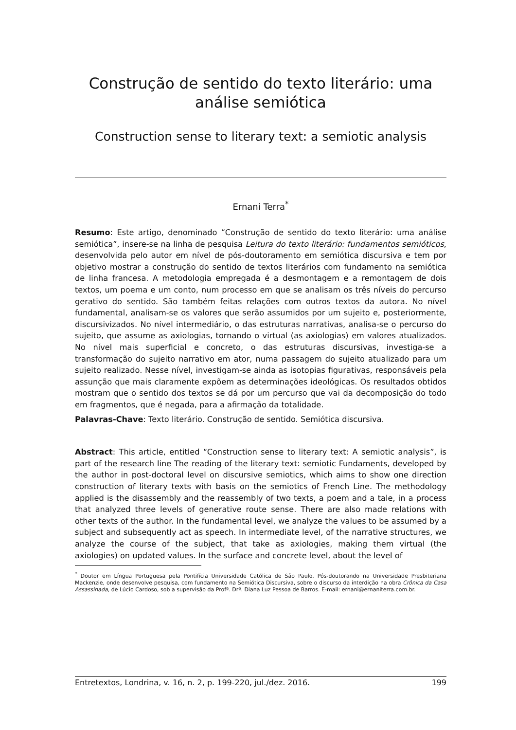Construção de sentido do texto literário: uma análise semiótica
Construction sense to literary text: a semiotic analysis
Ernani Terra<sup>*</sup>
Resumo: Este artigo, denominado “Construção de sentido do texto literário: uma análise semiótica”, insere-se na linha de pesquisa Leitura do texto literário: fundamentos semióticos, desenvolvida pelo autor em nível de pós-doutoramento em semiótica discursiva e tem por objetivo mostrar a construção do sentido de textos literários com fundamento na semiótica de linha francesa. A metodologia empregada é a desmontagem e a remontagem de dois textos, um poema e um conto, num processo em que se analisam os três níveis do percurso gerativo do sentido. São também feitas relações com outros textos da autora. No nível fundamental, analisam-se os valores que serão assumidos por um sujeito e, posteriormente, discursivizados. No nível intermediário, o das estruturas narrativas, analisa-se o percurso do sujeito, que assume as axiologias, tornando o virtual (as axiologias) em valores atualizados. No nível mais superficial e concreto, o das estruturas discursivas, investiga-se a transformação do sujeito narrativo em ator, numa passagem do sujeito atualizado para um sujeito realizado. Nesse nível, investigam-se ainda as isotopias figurativas, responsáveis pela assunção que mais claramente expõem as determinações ideológicas. Os resultados obtidos mostram que o sentido dos textos se dá por um percurso que vai da decomposição do todo em fragmentos, que é negada, para a afirmação da totalidade.
Palavras-Chave: Texto literário. Construção de sentido. Semiótica discursiva.
Abstract: This article, entitled “Construction sense to literary text: A semiotic analysis”, is part of the research line The reading of the literary text: semiotic Fundaments, developed by the author in post-doctoral level on discursive semiotics, which aims to show one direction construction of literary texts with basis on the semiotics of French Line. The methodology applied is the disassembly and the reassembly of two texts, a poem and a tale, in a process that analyzed three levels of generative route sense. There are also made relations with other texts of the author. In the fundamental level, we analyze the values to be assumed by a subject and subsequently act as speech. In intermediate level, of the narrative structures, we analyze the course of the subject, that take as axiologies, making them virtual (the axiologies) on updated values. In the surface and concrete level, about the level of
<sup>*</sup> Doutor em Língua Portuguesa pela Pontifícia Universidade Católica de São Paulo. Pós-doutorando na Universidade Presbiteriana Mackenzie, onde desenvolve pesquisa, com fundamento na Semiótica Discursiva, sobre o discurso da interdição na obra Crônica da Casa Assassinada, de Lúcio Cardoso, sob a supervisão da Profª. Drª. Diana Luz Pessoa de Barros. E-mail: ernani@ernaniterra.com.br.
Entretextos, Londrina, v. 16, n. 2, p. 199-220, jul./dez. 2016. 199